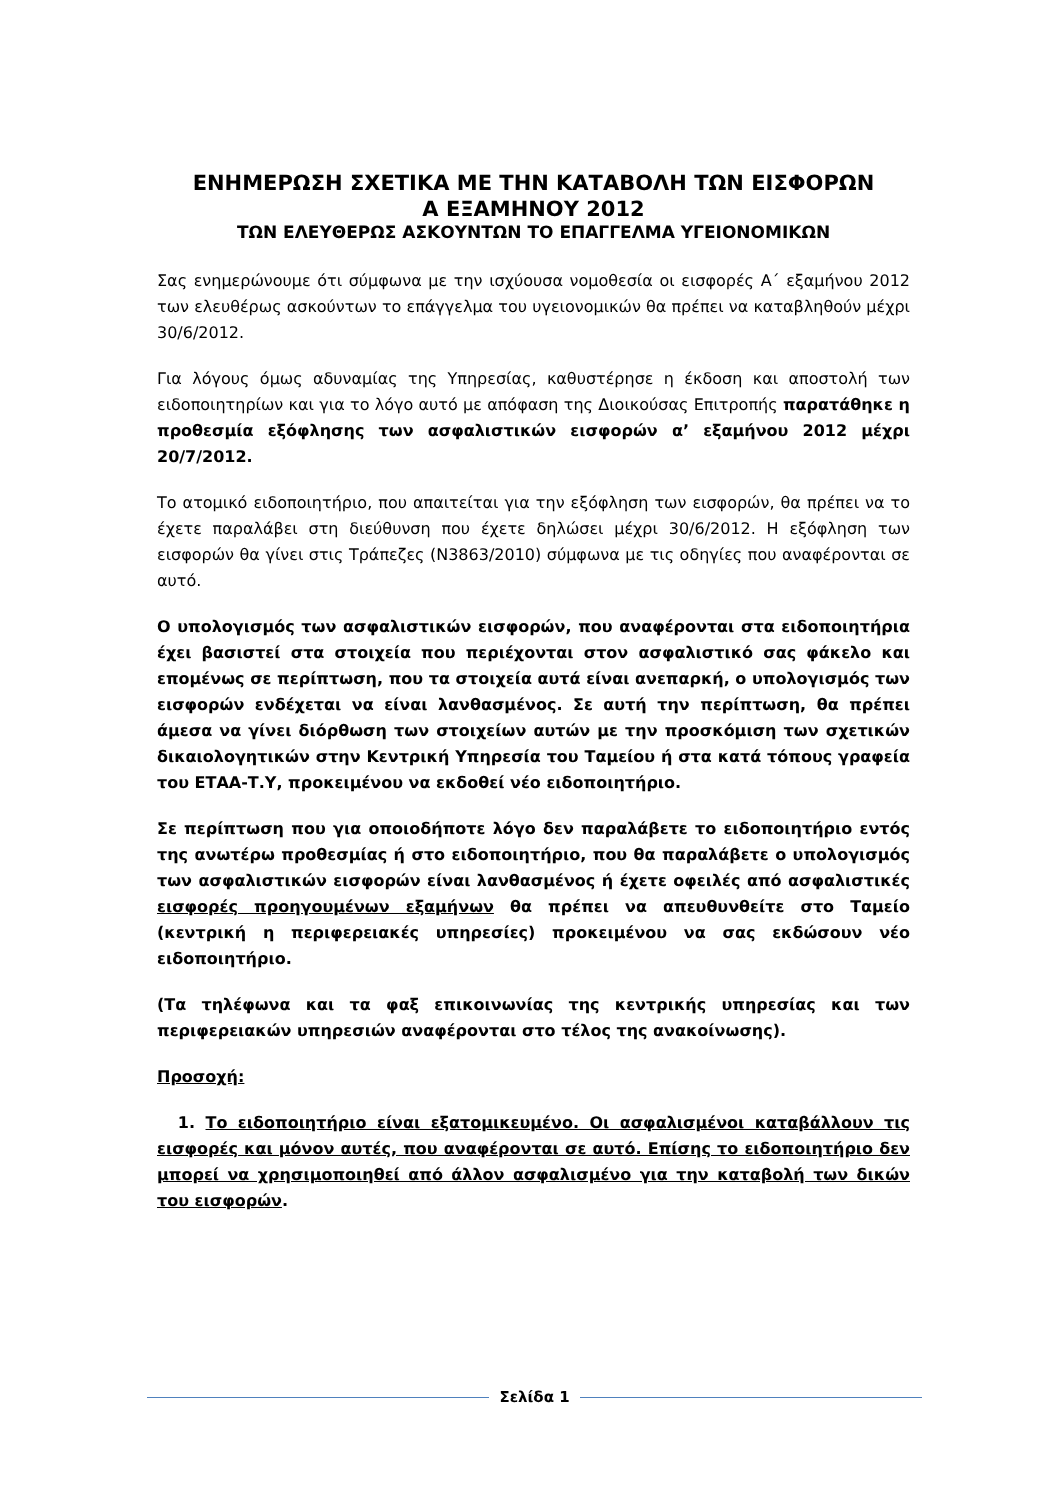ΕΝΗΜΕΡΩΣΗ ΣΧΕΤΙΚΑ ΜΕ ΤΗΝ ΚΑΤΑΒΟΛΗ ΤΩΝ ΕΙΣΦΟΡΩΝ
Α ΕΞΑΜΗΝΟΥ 2012
ΤΩΝ ΕΛΕΥΘΕΡΩΣ ΑΣΚΟΥΝΤΩΝ ΤΟ ΕΠΑΓΓΕΛΜΑ ΥΓΕΙΟΝΟΜΙΚΩΝ
Σας ενημερώνουμε ότι σύμφωνα με την ισχύουσα νομοθεσία οι εισφορές Α΄ εξαμήνου 2012 των ελευθέρως ασκούντων το επάγγελμα του υγειονομικών θα πρέπει να καταβληθούν μέχρι 30/6/2012.
Για λόγους όμως αδυναμίας της Υπηρεσίας, καθυστέρησε η έκδοση και αποστολή των ειδοποιητηρίων και για το λόγο αυτό με απόφαση της Διοικούσας Επιτροπής παρατάθηκε η προθεσμία εξόφλησης των ασφαλιστικών εισφορών α’ εξαμήνου 2012 μέχρι 20/7/2012.
Το ατομικό ειδοποιητήριο, που απαιτείται για την εξόφληση των εισφορών, θα πρέπει να το έχετε παραλάβει στη διεύθυνση που έχετε δηλώσει μέχρι 30/6/2012. Η εξόφληση των εισφορών θα γίνει στις Τράπεζες (Ν3863/2010) σύμφωνα με τις οδηγίες που αναφέρονται σε αυτό.
Ο υπολογισμός των ασφαλιστικών εισφορών, που αναφέρονται στα ειδοποιητήρια έχει βασιστεί στα στοιχεία που περιέχονται στον ασφαλιστικό σας φάκελο και επομένως σε περίπτωση, που τα στοιχεία αυτά είναι ανεπαρκή, ο υπολογισμός των εισφορών ενδέχεται να είναι λανθασμένος. Σε αυτή την περίπτωση, θα πρέπει άμεσα να γίνει διόρθωση των στοιχείων αυτών με την προσκόμιση των σχετικών δικαιολογητικών στην Κεντρική Υπηρεσία του Ταμείου ή στα κατά τόπους γραφεία του ΕΤΑΑ-Τ.Υ, προκειμένου να εκδοθεί νέο ειδοποιητήριο.
Σε περίπτωση που για οποιοδήποτε λόγο δεν παραλάβετε το ειδοποιητήριο εντός της ανωτέρω προθεσμίας ή στο ειδοποιητήριο, που θα παραλάβετε ο υπολογισμός των ασφαλιστικών εισφορών είναι λανθασμένος ή έχετε οφειλές από ασφαλιστικές εισφορές προηγουμένων εξαμήνων θα πρέπει να απευθυνθείτε στο Ταμείο (κεντρική η περιφερειακές υπηρεσίες) προκειμένου να σας εκδώσουν νέο ειδοποιητήριο.
(Τα τηλέφωνα και τα φαξ επικοινωνίας της κεντρικής υπηρεσίας και των περιφερειακών υπηρεσιών αναφέρονται στο τέλος της ανακοίνωσης).
Προσοχή:
1. Το ειδοποιητήριο είναι εξατομικευμένο. Οι ασφαλισμένοι καταβάλλουν τις εισφορές και μόνον αυτές, που αναφέρονται σε αυτό. Επίσης το ειδοποιητήριο δεν μπορεί να χρησιμοποιηθεί από άλλον ασφαλισμένο για την καταβολή των δικών του εισφορών.
Σελίδα 1